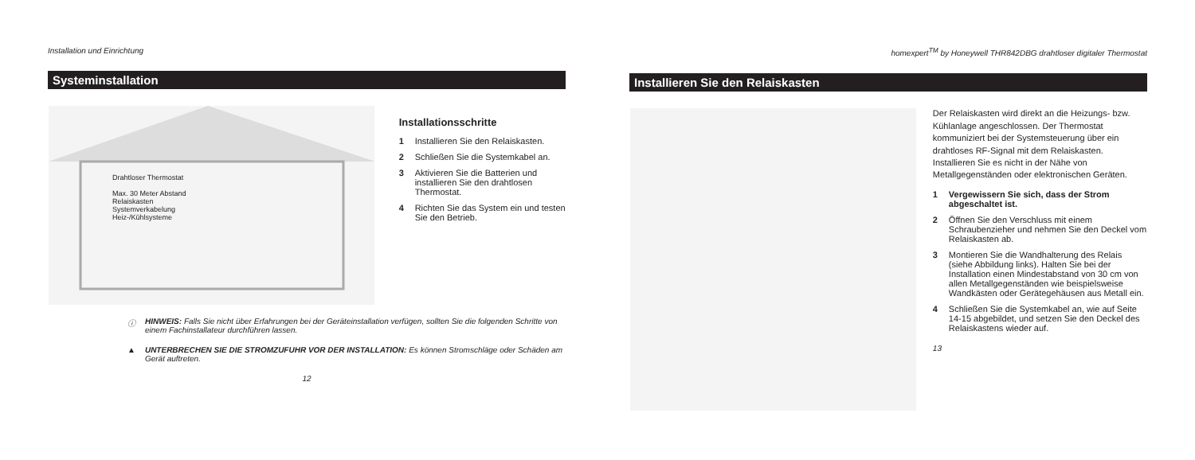Installation und Einrichtung
Systeminstallation
Drahtloser Thermostat
Max. 30 Meter Abstand
Relaiskasten
Systemverkabelung
Heiz-/Kühlsysteme
Installationsschritte
1 Installieren Sie den Relaiskasten.
2 Schließen Sie die Systemkabel an.
3 Aktivieren Sie die Batterien und installieren Sie den drahtlosen Thermostat.
4 Richten Sie das System ein und testen Sie den Betrieb.
ⓘ HINWEIS: Falls Sie nicht über Erfahrungen bei der Geräteinstallation verfügen, sollten Sie die folgenden Schritte von einem Fachinstallateur durchführen lassen.
▲ UNTERBRECHEN SIE DIE STROMZUFUHR VOR DER INSTALLATION: Es können Stromschläge oder Schäden am Gerät auftreten.
12
homexpert<sup>TM</sup> by Honeywell THR842DBG drahtloser digitaler Thermostat
Installieren Sie den Relaiskasten
Der Relaiskasten wird direkt an die Heizungs- bzw. Kühlanlage angeschlossen. Der Thermostat kommuniziert bei der Systemsteuerung über ein drahtloses RF-Signal mit dem Relaiskasten. Installieren Sie es nicht in der Nähe von Metallgegenständen oder elektronischen Geräten.
1 Vergewissern Sie sich, dass der Strom abgeschaltet ist.
2 Öffnen Sie den Verschluss mit einem Schraubenzieher und nehmen Sie den Deckel vom Relaiskasten ab.
3 Montieren Sie die Wandhalterung des Relais (siehe Abbildung links). Halten Sie bei der Installation einen Mindestabstand von 30 cm von allen Metallgegenständen wie beispielsweise Wandkästen oder Gerätegehäusen aus Metall ein.
4 Schließen Sie die Systemkabel an, wie auf Seite 14-15 abgebildet, und setzen Sie den Deckel des Relaiskastens wieder auf.
13